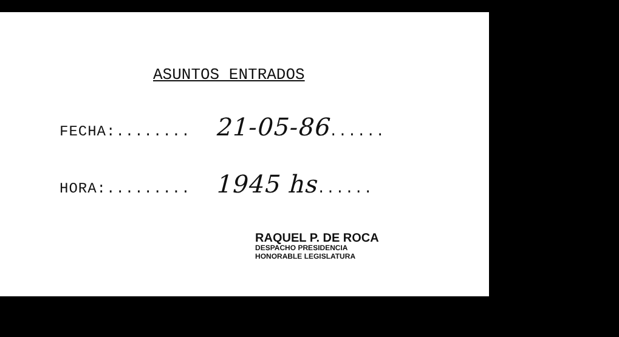ASUNTOS ENTRADOS
FECHA:........ 21-05-86......
HORA:......... 1945 hs......
RAQUEL P. DE ROCA
DESPACHO PRESIDENCIA
HONORABLE LEGISLATURA